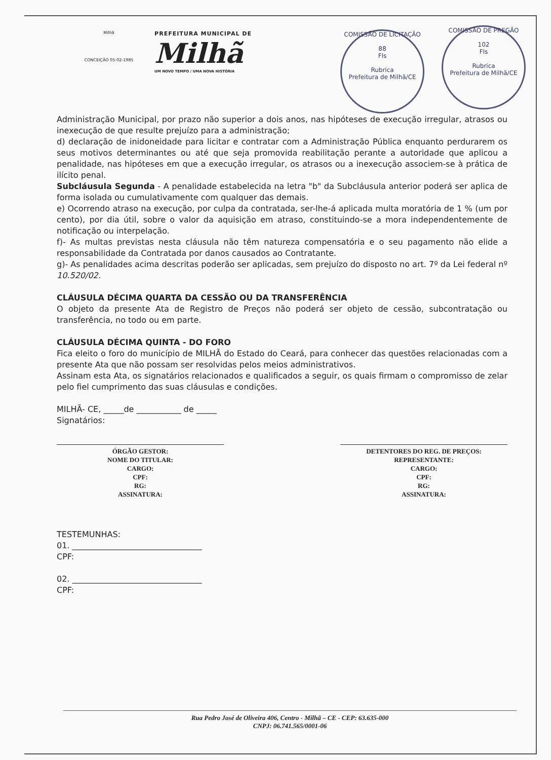Milhã
CONCEIÇÃO 05-02-1985
PREFEITURA MUNICIPAL DE
Milhã
UM NOVO TEMPO / UMA NOVA HISTÓRIA
COMISSÃO DE LICITAÇÃO
88
Fls
Rubrica
Prefeitura de Milhã/CE
COMISSÃO DE PREGÃO
102
Fls
Rubrica
Prefeitura de Milhã/CE
Administração Municipal, por prazo não superior a dois anos, nas hipóteses de execução irregular, atrasos ou inexecução de que resulte prejuízo para a administração;
d) declaração de inidoneidade para licitar e contratar com a Administração Pública enquanto perdurarem os seus motivos determinantes ou até que seja promovida reabilitação perante a autoridade que aplicou a penalidade, nas hipóteses em que a execução irregular, os atrasos ou a inexecução associem-se à prática de ilícito penal.
Subcláusula Segunda - A penalidade estabelecida na letra "b" da Subcláusula anterior poderá ser aplica de forma isolada ou cumulativamente com qualquer das demais.
e) Ocorrendo atraso na execução, por culpa da contratada, ser-lhe-á aplicada multa moratória de 1 % (um por cento), por dia útil, sobre o valor da aquisição em atraso, constituindo-se a mora independentemente de notificação ou interpelação.
f)- As multas previstas nesta cláusula não têm natureza compensatória e o seu pagamento não elide a responsabilidade da Contratada por danos causados ao Contratante.
g)- As penalidades acima descritas poderão ser aplicadas, sem prejuízo do disposto no art. 7º da Lei federal nº 10.520/02.
CLÁUSULA DÉCIMA QUARTA DA CESSÃO OU DA TRANSFERÊNCIA
O objeto da presente Ata de Registro de Preços não poderá ser objeto de cessão, subcontratação ou transferência, no todo ou em parte.
CLÁUSULA DÉCIMA QUINTA - DO FORO
Fica eleito o foro do município de MILHÃ do Estado do Ceará, para conhecer das questões relacionadas com a presente Ata que não possam ser resolvidas pelos meios administrativos.
Assinam esta Ata, os signatários relacionados e qualificados a seguir, os quais firmam o compromisso de zelar pelo fiel cumprimento das suas cláusulas e condições.
MILHÃ- CE, _____de ___________ de _____
Signatários:
ÓRGÃO GESTOR:
NOME DO TITULAR:
CARGO:
CPF:
RG:
ASSINATURA:
DETENTORES DO REG. DE PREÇOS:
REPRESENTANTE:
CARGO:
CPF:
RG:
ASSINATURA:
TESTEMUNHAS:
01. ________________________________
CPF:
02. ________________________________
CPF:
Rua Pedro José de Oliveira 406, Centro - Milhã – CE - CEP: 63.635-000
CNPJ: 06.741.565/0001-06